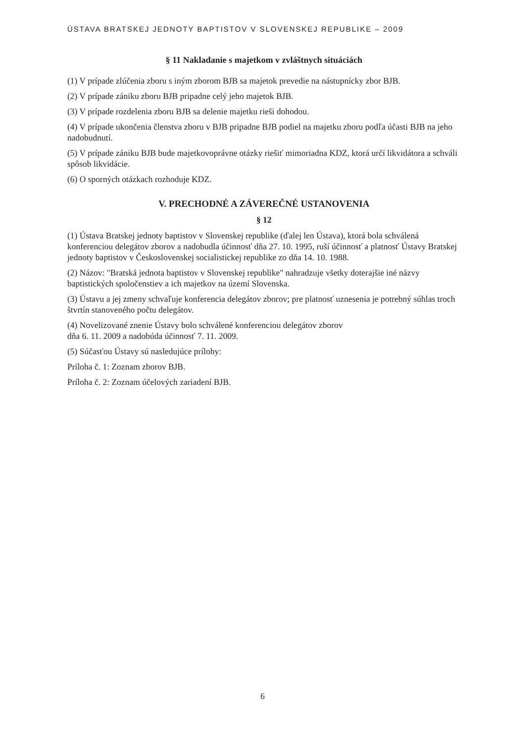ÚSTAVA BRATSKEJ JEDNOTY BAPTISTOV V SLOVENSKEJ REPUBLIKE – 2009
§ 11 Nakladanie s majetkom v zvláštnych situáciách
(1) V prípade zlúčenia zboru s iným zborom BJB sa majetok prevedie na nástupnícky zbor BJB.
(2) V prípade zániku zboru BJB pripadne celý jeho majetok BJB.
(3) V prípade rozdelenia zboru BJB sa delenie majetku rieši dohodou.
(4) V prípade ukončenia členstva zboru v BJB pripadne BJB podiel na majetku zboru podľa účasti BJB na jeho nadobudnutí.
(5) V prípade zániku BJB bude majetkovoprávne otázky riešiť mimoriadna KDZ, ktorá určí likvidátora a schváli spôsob likvidácie.
(6) O sporných otázkach rozhoduje KDZ.
V. PRECHODNÉ A ZÁVEREČNÉ USTANOVENIA
§ 12
(1) Ústava Bratskej jednoty baptistov v Slovenskej republike (ďalej len Ústava), ktorá bola schválená konferenciou delegátov zborov a nadobudla účinnosť dňa 27. 10. 1995, ruší účinnosť a platnosť Ústavy Bratskej jednoty baptistov v Československej socialistickej republike zo dňa 14. 10. 1988.
(2) Názov: "Bratská jednota baptistov v Slovenskej republike" nahradzuje všetky doterajšie iné názvy baptistických spoločenstiev a ich majetkov na území Slovenska.
(3) Ústavu a jej zmeny schvaľuje konferencia delegátov zborov; pre platnosť uznesenia je potrebný súhlas troch štvrtín stanoveného počtu delegátov.
(4) Novelizované znenie Ústavy bolo schválené konferenciou delegátov zborov
dňa 6. 11. 2009 a nadobúda účinnosť 7. 11. 2009.
(5) Súčasťou Ústavy sú nasledujúce prílohy:
Príloha č. 1: Zoznam zborov BJB.
Príloha č. 2: Zoznam účelových zariadení BJB.
6